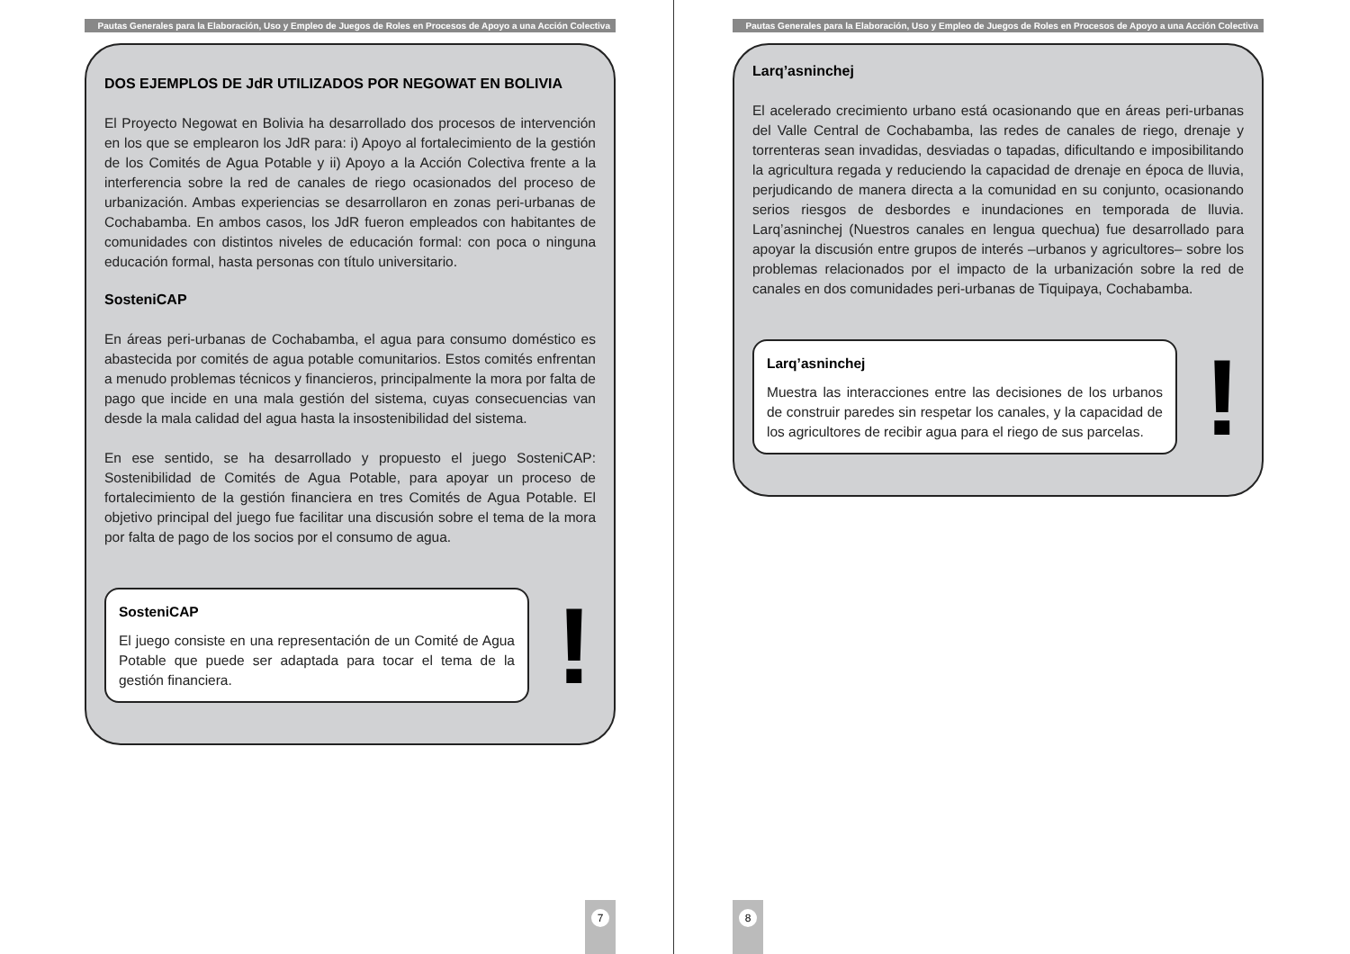Pautas Generales para la Elaboración, Uso y Empleo de Juegos de Roles en Procesos de Apoyo a una Acción Colectiva
DOS EJEMPLOS DE JdR UTILIZADOS POR NEGOWAT EN BOLIVIA
El Proyecto Negowat en Bolivia ha desarrollado dos procesos de intervención en los que se emplearon los JdR para: i) Apoyo al fortalecimiento de la gestión de los Comités de Agua Potable y ii) Apoyo a la Acción Colectiva frente a la interferencia sobre la red de canales de riego ocasionados del proceso de urbanización. Ambas experiencias se desarrollaron en zonas peri-urbanas de Cochabamba. En ambos casos, los JdR fueron empleados con habitantes de comunidades con distintos niveles de educación formal: con poca o ninguna educación formal, hasta personas con título universitario.
SosteniCAP
En áreas peri-urbanas de Cochabamba, el agua para consumo doméstico es abastecida por comités de agua potable comunitarios. Estos comités enfrentan a menudo problemas técnicos y financieros, principalmente la mora por falta de pago que incide en una mala gestión del sistema, cuyas consecuencias van desde la mala calidad del agua hasta la insostenibilidad del sistema.
En ese sentido, se ha desarrollado y propuesto el juego SosteniCAP: Sostenibilidad de Comités de Agua Potable, para apoyar un proceso de fortalecimiento de la gestión financiera en tres Comités de Agua Potable. El objetivo principal del juego fue facilitar una discusión sobre el tema de la mora por falta de pago de los socios por el consumo de agua.
SosteniCAP
El juego consiste en una representación de un Comité de Agua Potable que puede ser adaptada para tocar el tema de la gestión financiera.
!
7
Pautas Generales para la Elaboración, Uso y Empleo de Juegos de Roles en Procesos de Apoyo a una Acción Colectiva
Larq’asninchej
El acelerado crecimiento urbano está ocasionando que en áreas peri-urbanas del Valle Central de Cochabamba, las redes de canales de riego, drenaje y torrenteras sean invadidas, desviadas o tapadas, dificultando e imposibilitando la agricultura regada y reduciendo la capacidad de drenaje en época de lluvia, perjudicando de manera directa a la comunidad en su conjunto, ocasionando serios riesgos de desbordes e inundaciones en temporada de lluvia. Larq’asninchej (Nuestros canales en lengua quechua) fue desarrollado para apoyar la discusión entre grupos de interés –urbanos y agricultores– sobre los problemas relacionados por el impacto de la urbanización sobre la red de canales en dos comunidades peri-urbanas de Tiquipaya, Cochabamba.
Larq’asninchej
Muestra las interacciones entre las decisiones de los urbanos de construir paredes sin respetar los canales, y la capacidad de los agricultores de recibir agua para el riego de sus parcelas.
!
8